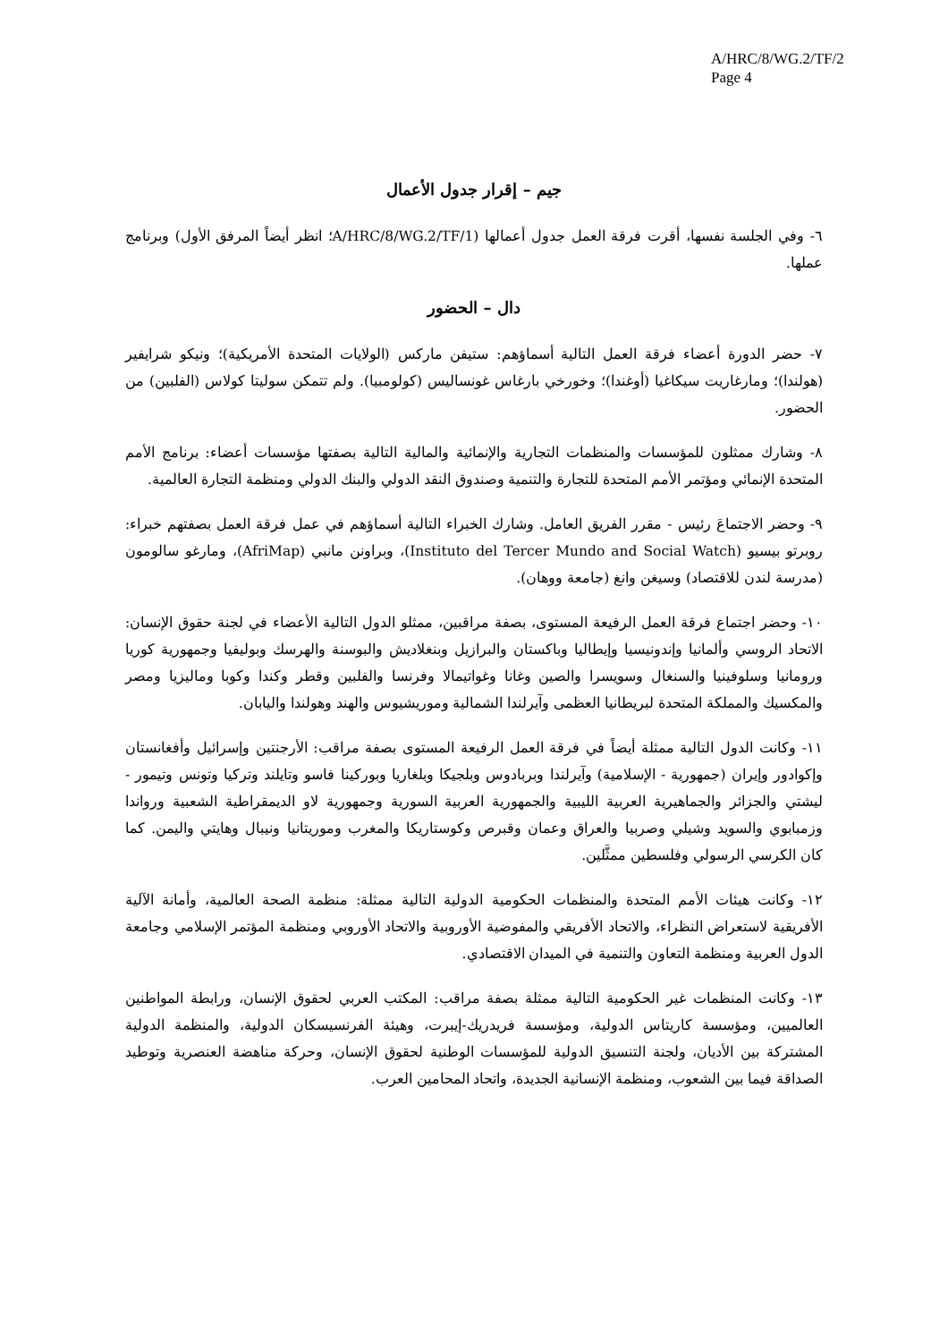A/HRC/8/WG.2/TF/2
Page 4
جيم – إقرار جدول الأعمال
٦- وفي الجلسة نفسها، أقرت فرقة العمل جدول أعمالها (A/HRC/8/WG.2/TF/1؛ انظر أيضاً المرفق الأول) وبرنامج عملها.
دال – الحضور
٧- حضر الدورة أعضاء فرقة العمل التالية أسماؤهم: ستيفن ماركس (الولايات المتحدة الأمريكية)؛ ونيكو شرايفير (هولندا)؛ ومارغاريت سيكاغيا (أوغندا)؛ وخورخي بارغاس غونساليس (كولومبيا). ولم تتمكن سوليتا كولاس (الفلبين) من الحضور.
٨- وشارك ممثلون للمؤسسات والمنظمات التجارية والإنمائية والمالية التالية بصفتها مؤسسات أعضاء: برنامج الأمم المتحدة الإنمائي ومؤتمر الأمم المتحدة للتجارة والتنمية وصندوق النقد الدولي والبنك الدولي ومنظمة التجارة العالمية.
٩- وحضر الاجتماعَ رئيس - مقرر الفريق العامل. وشارك الخبراء التالية أسماؤهم في عمل فرقة العمل بصفتهم خبراء: روبرتو بيسيو (Instituto del Tercer Mundo and Social Watch)، وبراونن مانبي (AfriMap)، ومارغو سالومون (مدرسة لندن للاقتصاد) وسيغن وانغ (جامعة ووهان).
١٠- وحضر اجتماع فرقة العمل الرفيعة المستوى، بصفة مراقبين، ممثلو الدول التالية الأعضاء في لجنة حقوق الإنسان: الاتحاد الروسي وألمانيا وإندونيسيا وإيطاليا وباكستان والبرازيل وبنغلاديش والبوسنة والهرسك وبوليفيا وجمهورية كوريا ورومانيا وسلوفينيا والسنغال وسويسرا والصين وغانا وغواتيمالا وفرنسا والفلبين وقطر وكندا وكوبا وماليزيا ومصر والمكسيك والمملكة المتحدة لبريطانيا العظمى وآيرلندا الشمالية وموريشيوس والهند وهولندا واليابان.
١١- وكانت الدول التالية ممثلة أيضاً في فرقة العمل الرفيعة المستوى بصفة مراقب: الأرجنتين وإسرائيل وأفغانستان وإكوادور وإيران (جمهورية - الإسلامية) وآيرلندا وبربادوس وبلجيكا وبلغاريا وبوركينا فاسو وتايلند وتركيا وتونس وتيمور - ليشتي والجزائر والجماهيرية العربية الليبية والجمهورية العربية السورية وجمهورية لاو الديمقراطية الشعبية ورواندا وزمبابوي والسويد وشيلي وصربيا والعراق وعمان وقبرص وكوستاريكا والمغرب وموريتانيا ونيبال وهايتي واليمن. كما كان الكرسي الرسولي وفلسطين ممثَّلين.
١٢- وكانت هيئات الأمم المتحدة والمنظمات الحكومية الدولية التالية ممثلة: منظمة الصحة العالمية، وأمانة الآلية الأفريقية لاستعراض النظراء، والاتحاد الأفريقي والمفوضية الأوروبية والاتحاد الأوروبي ومنظمة المؤتمر الإسلامي وجامعة الدول العربية ومنظمة التعاون والتنمية في الميدان الاقتصادي.
١٣- وكانت المنظمات غير الحكومية التالية ممثلة بصفة مراقب: المكتب العربي لحقوق الإنسان، ورابطة المواطنين العالميين، ومؤسسة كاريتاس الدولية، ومؤسسة فريدريك-إيبرت، وهيئة الفرنسيسكان الدولية، والمنظمة الدولية المشتركة بين الأديان، ولجنة التنسيق الدولية للمؤسسات الوطنية لحقوق الإنسان، وحركة مناهضة العنصرية وتوطيد الصداقة فيما بين الشعوب، ومنظمة الإنسانية الجديدة، واتحاد المحامين العرب.